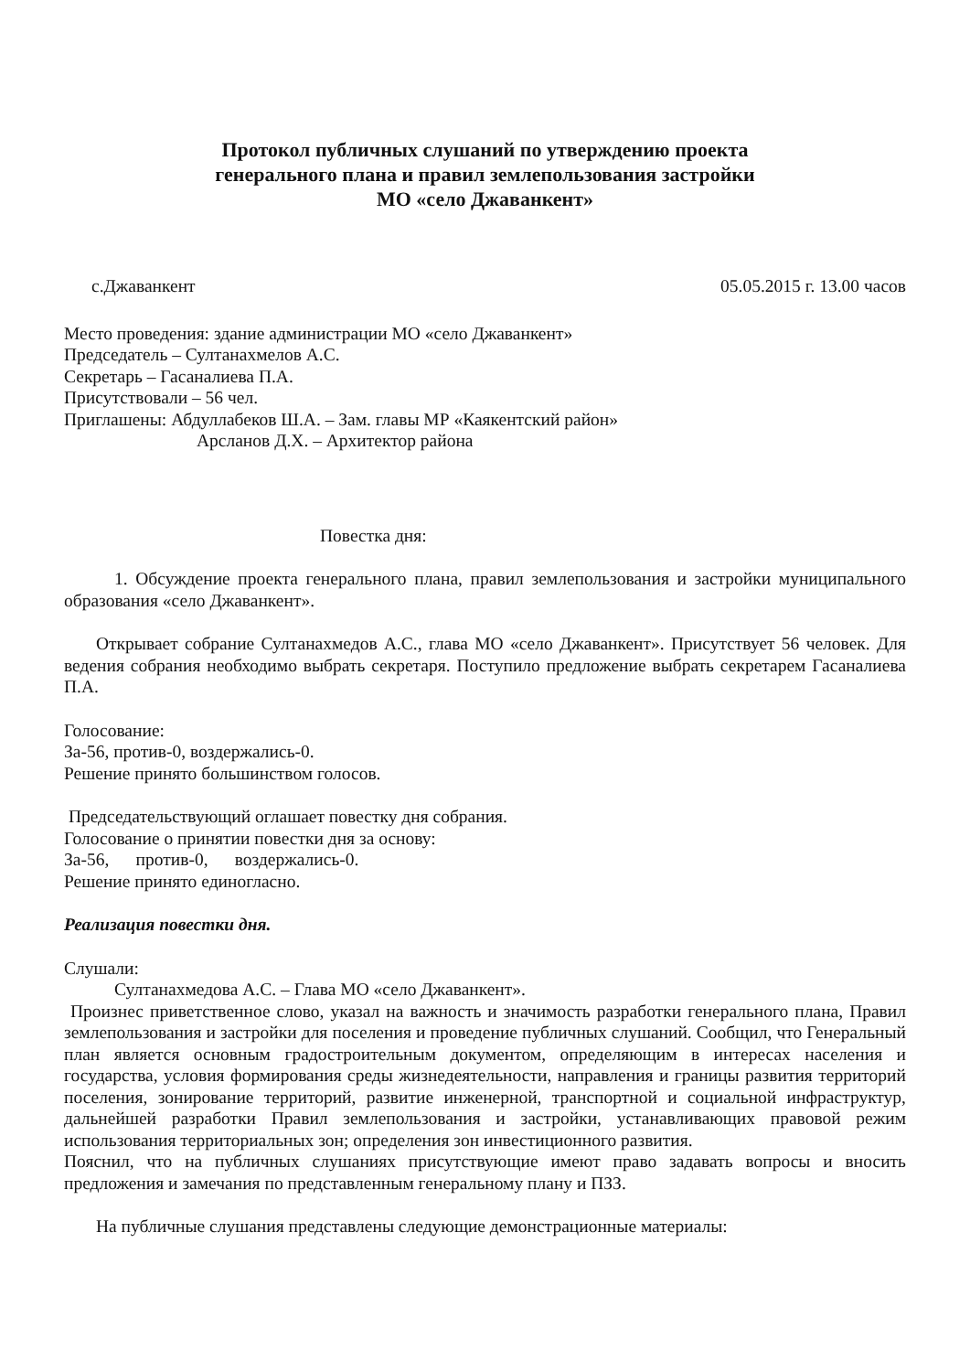Протокол публичных слушаний по утверждению проекта
генерального плана и правил землепользования застройки
МО «село Джаванкент»
с.Джаванкент 05.05.2015 г. 13.00 часов
Место проведения: здание администрации МО «село Джаванкент»
Председатель – Султанахмелов А.С.
Секретарь – Гасаналиева П.А.
Присутствовали – 56 чел.
Приглашены: Абдуллабеков Ш.А. – Зам. главы МР «Каякентский район»
Арсланов Д.Х. – Архитектор района
Повестка дня:
1. Обсуждение проекта генерального плана, правил землепользования и застройки муниципального образования «село Джаванкент».
Открывает собрание Султанахмедов А.С., глава МО «село Джаванкент». Присутствует 56 человек. Для ведения собрания необходимо выбрать секретаря. Поступило предложение выбрать секретарем Гасаналиева П.А.
Голосование:
За-56, против-0, воздержались-0.
Решение принято большинством голосов.
Председательствующий оглашает повестку дня собрания.
Голосование о принятии повестки дня за основу:
За-56, против-0, воздержались-0.
Решение принято единогласно.
Реализация повестки дня.
Слушали:
Султанахмедова А.С. – Глава МО «село Джаванкент».
Произнес приветственное слово, указал на важность и значимость разработки генерального плана, Правил землепользования и застройки для поселения и проведение публичных слушаний. Сообщил, что Генеральный план является основным градостроительным документом, определяющим в интересах населения и государства, условия формирования среды жизнедеятельности, направления и границы развития территорий поселения, зонирование территорий, развитие инженерной, транспортной и социальной инфраструктур, дальнейшей разработки Правил землепользования и застройки, устанавливающих правовой режим использования территориальных зон; определения зон инвестиционного развития.
Пояснил, что на публичных слушаниях присутствующие имеют право задавать вопросы и вносить предложения и замечания по представленным генеральному плану и ПЗЗ.
На публичные слушания представлены следующие демонстрационные материалы: